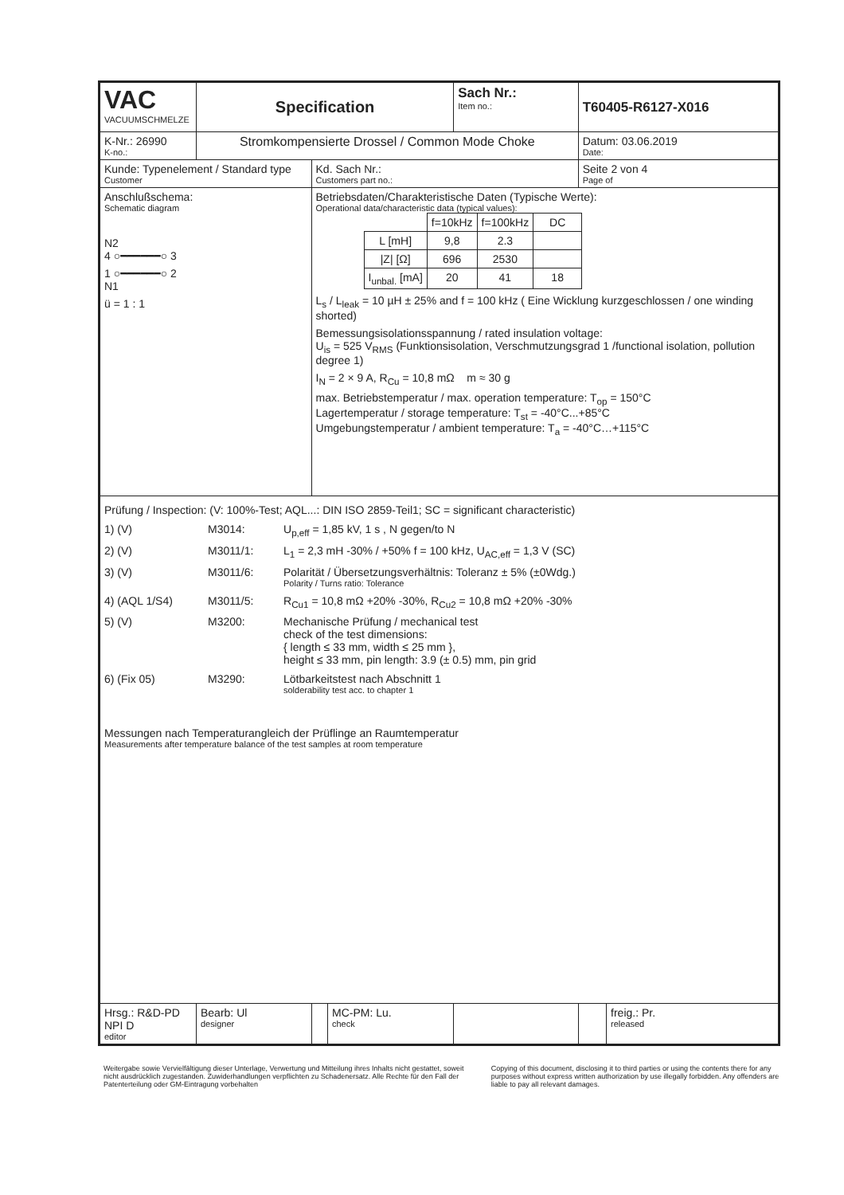| VAC VACUUMSCHMELZE | Specification | | | Sach Nr.: Item no.: | T60405-R6127-X016 | |
| K-Nr.: 26990 K-no.: | Stromkompensierte Drossel / Common Mode Choke | | | | Datum: 03.06.2019 Date: | |
| Kunde: Typenelement / Standard type Customer | | Kd. Sach Nr.: Customers part no.: | | | Seite 2 von 4 Page of | |
| Anschlußschema: Schematic diagram N2 4 ○━━━━━━○ 3 1 ○━━━━━━○ 2 N1 ü = 1 : 1 | | Betriebsdaten/Charakteristische Daten (Typische Werte): Operational data/characteristic data (typical values): / / f=10kHz / f=100kHz / DC / / L [mH] / 9,8 / 2.3 / / / /Z/ [Ω] / 696 / 2530 / / / I<sub>unbal.</sub> [mA] / 20 / 41 / 18 / L<sub>s</sub> / L<sub>leak</sub> = 10 µH ± 25% and f = 100 kHz ( Eine Wicklung kurzgeschlossen / one winding shorted) Bemessungsisolationsspannung / rated insulation voltage: U<sub>is</sub> = 525 V<sub>RMS</sub> (Funktionsisolation, Verschmutzungsgrad 1 /functional isolation, pollution degree 1) I<sub>N</sub> = 2 × 9 A, R<sub>Cu</sub> = 10,8 mΩ m ≈ 30 g max. Betriebstemperatur / max. operation temperature: T<sub>op</sub> = 150°C Lagertemperatur / storage temperature: T<sub>st</sub> = -40°C...+85°C Umgebungstemperatur / ambient temperature: T<sub>a</sub> = -40°C…+115°C | | | | |
| Prüfung / Inspection: (V: 100%-Test; AQL...: DIN ISO 2859-Teil1; SC = significant characteristic) 1) (V) M3014: U<sub>p,eff</sub> = 1,85 kV, 1 s , N gegen/to N 2) (V) M3011/1: L<sub>1</sub> = 2,3 mH -30% / +50% f = 100 kHz, U<sub>AC,eff</sub> = 1,3 V (SC) 3) (V) M3011/6: Polarität / Übersetzungsverhältnis: Toleranz ± 5% (±0Wdg.) Polarity / Turns ratio: Tolerance 4) (AQL 1/S4) M3011/5: R<sub>Cu1</sub> = 10,8 mΩ +20% -30%, R<sub>Cu2</sub> = 10,8 mΩ +20% -30% 5) (V) M3200: Mechanische Prüfung / mechanical test check of the test dimensions: { length ≤ 33 mm, width ≤ 25 mm }, height ≤ 33 mm, pin length: 3.9 (± 0.5) mm, pin grid 6) (Fix 05) M3290: Lötbarkeitstest nach Abschnitt 1 solderability test acc. to chapter 1 Messungen nach Temperaturangleich der Prüflinge an Raumtemperatur Measurements after temperature balance of the test samples at room temperature | | | | | | |
| Hrsg.: R&D-PD NPI D editor | Bearb: Ul designer | | MC-PM: Lu. check | | | freig.: Pr. released |
Weitergabe sowie Vervielfältigung dieser Unterlage, Verwertung und Mitteilung ihres Inhalts nicht gestattet, soweit nicht ausdrücklich zugestanden. Zuwiderhandlungen verpflichten zu Schadenersatz. Alle Rechte für den Fall der Patenterteilung oder GM-Eintragung vorbehalten
Copying of this document, disclosing it to third parties or using the contents there for any purposes without express written authorization by use illegally forbidden. Any offenders are liable to pay all relevant damages.